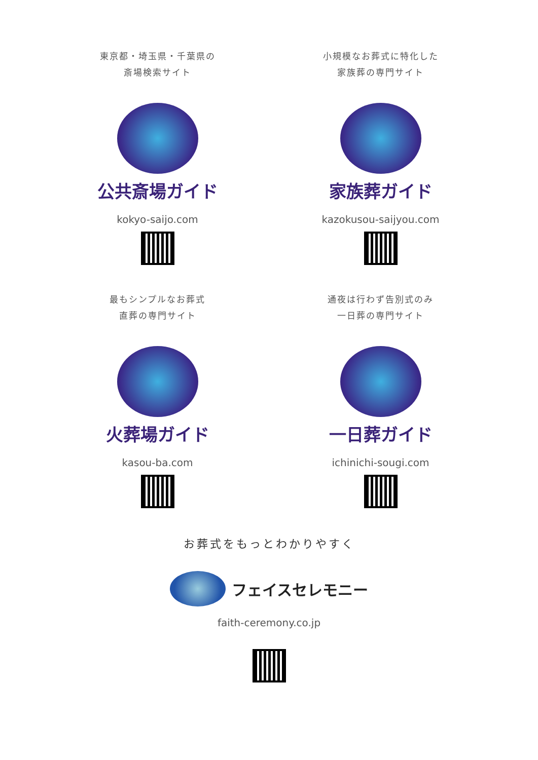東京都・埼玉県・千葉県の
斎場検索サイト
公共斎場ガイド
kokyo-saijo.com
小規模なお葬式に特化した
家族葬の専門サイト
家族葬ガイド
kazokusou-saijyou.com
最もシンプルなお葬式
直葬の専門サイト
火葬場ガイド
kasou-ba.com
通夜は行わず告別式のみ
一日葬の専門サイト
一日葬ガイド
ichinichi-sougi.com
お葬式をもっとわかりやすく
フェイスセレモニー
faith-ceremony.co.jp